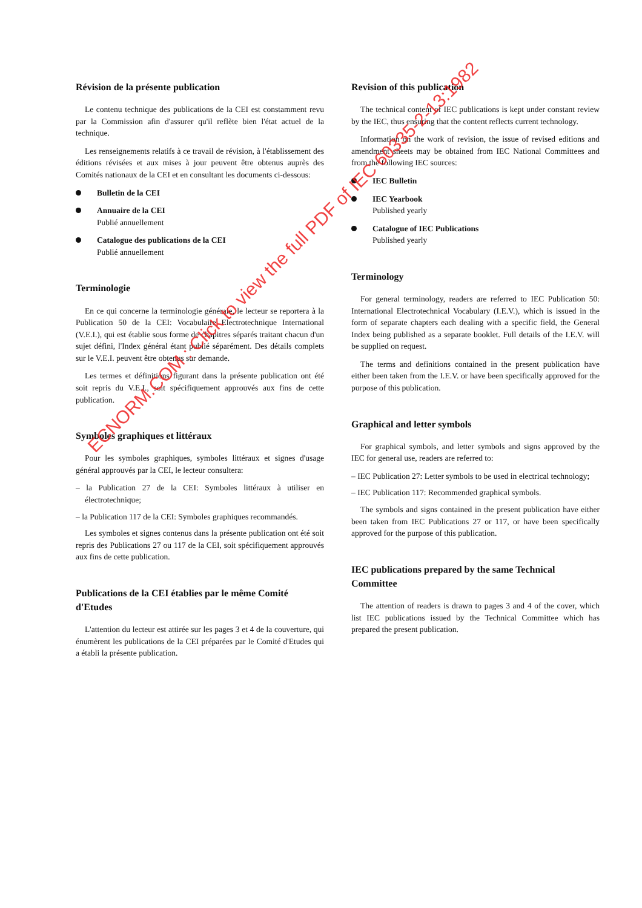Révision de la présente publication
Le contenu technique des publications de la CEI est constamment revu par la Commission afin d'assurer qu'il reflète bien l'état actuel de la technique.
Les renseignements relatifs à ce travail de révision, à l'établissement des éditions révisées et aux mises à jour peuvent être obtenus auprès des Comités nationaux de la CEI et en consultant les documents ci-dessous:
Bulletin de la CEI
Annuaire de la CEI
Publié annuellement
Catalogue des publications de la CEI
Publié annuellement
Terminologie
En ce qui concerne la terminologie générale, le lecteur se reportera à la Publication 50 de la CEI: Vocabulaire Electrotechnique International (V.E.I.), qui est établie sous forme de chapitres séparés traitant chacun d'un sujet défini, l'Index général étant publié séparément. Des détails complets sur le V.E.I. peuvent être obtenus sur demande.
Les termes et définitions figurant dans la présente publication ont été soit repris du V.E.I., soit spécifiquement approuvés aux fins de cette publication.
Symboles graphiques et littéraux
Pour les symboles graphiques, symboles littéraux et signes d'usage général approuvés par la CEI, le lecteur consultera:
– la Publication 27 de la CEI: Symboles littéraux à utiliser en électrotechnique;
– la Publication 117 de la CEI: Symboles graphiques recommandés.
Les symboles et signes contenus dans la présente publication ont été soit repris des Publications 27 ou 117 de la CEI, soit spécifiquement approuvés aux fins de cette publication.
Publications de la CEI établies par le même Comité d'Etudes
L'attention du lecteur est attirée sur les pages 3 et 4 de la couverture, qui énumèrent les publications de la CEI préparées par le Comité d'Etudes qui a établi la présente publication.
Revision of this publication
The technical content of IEC publications is kept under constant review by the IEC, thus ensuring that the content reflects current technology.
Information on the work of revision, the issue of revised editions and amendment sheets may be obtained from IEC National Committees and from the following IEC sources:
IEC Bulletin
IEC Yearbook
Published yearly
Catalogue of IEC Publications
Published yearly
Terminology
For general terminology, readers are referred to IEC Publication 50: International Electrotechnical Vocabulary (I.E.V.), which is issued in the form of separate chapters each dealing with a specific field, the General Index being published as a separate booklet. Full details of the I.E.V. will be supplied on request.
The terms and definitions contained in the present publication have either been taken from the I.E.V. or have been specifically approved for the purpose of this publication.
Graphical and letter symbols
For graphical symbols, and letter symbols and signs approved by the IEC for general use, readers are referred to:
– IEC Publication 27: Letter symbols to be used in electrical technology;
– IEC Publication 117: Recommended graphical symbols.
The symbols and signs contained in the present publication have either been taken from IEC Publications 27 or 117, or have been specifically approved for the purpose of this publication.
IEC publications prepared by the same Technical Committee
The attention of readers is drawn to pages 3 and 4 of the cover, which list IEC publications issued by the Technical Committee which has prepared the present publication.
ECNORM.COM : Click to view the full PDF of IEC 60335-2-13:1982